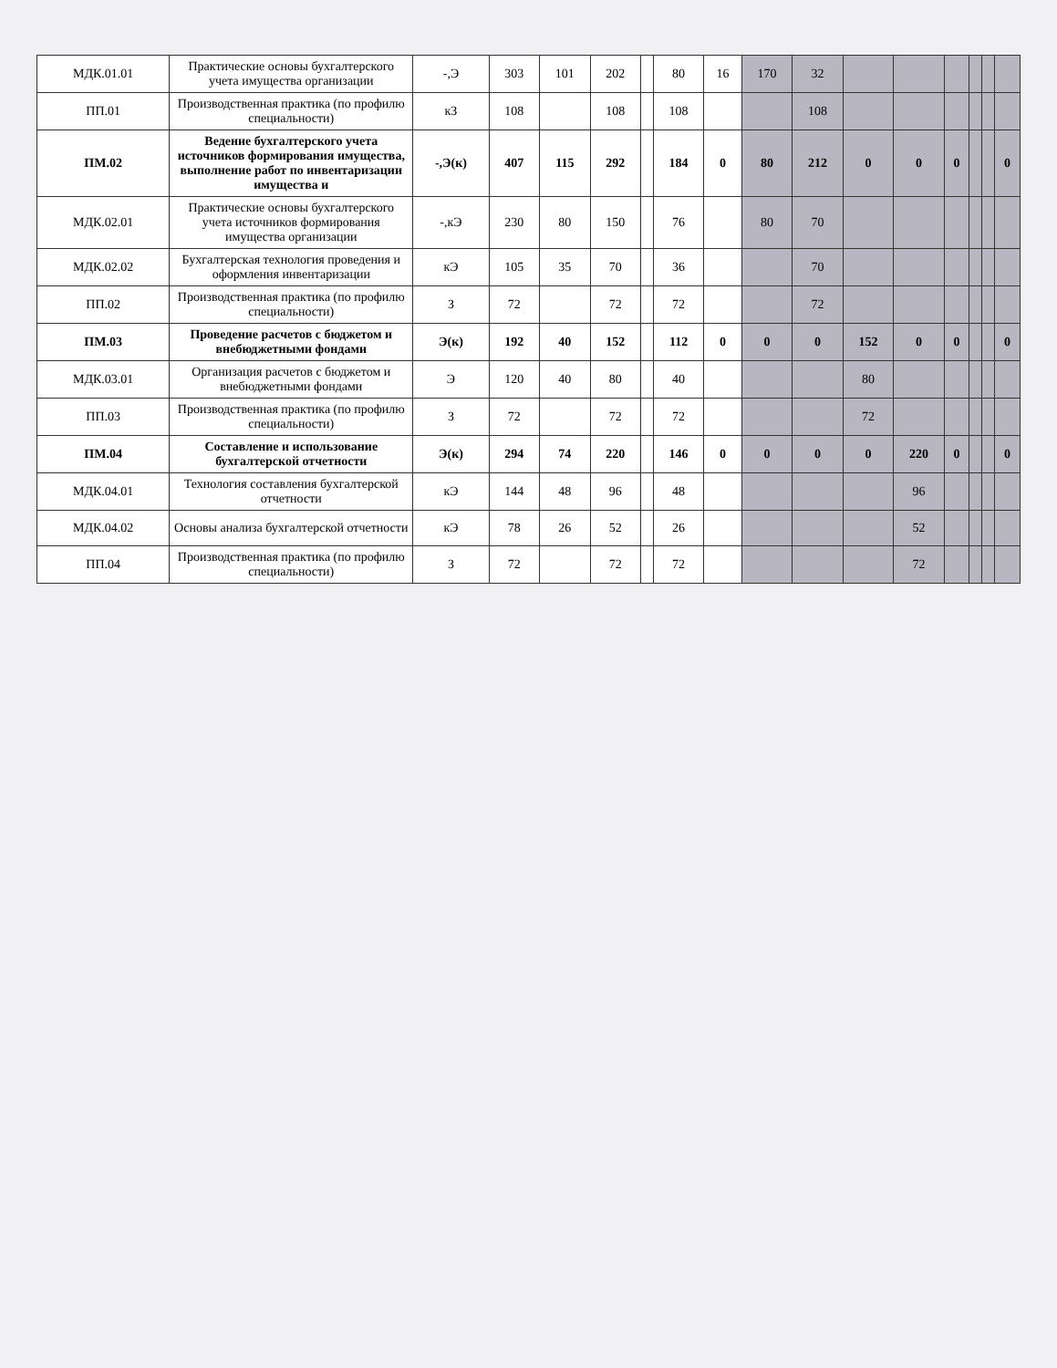| МДК.01.01 | Практические основы бухгалтерского учета имущества организации | -,Э | 303 | 101 | 202 | | 80 | 16 | 170 | 32 | | | | | | |
| ПП.01 | Производственная практика (по профилю специальности) | кЗ | 108 | | 108 | | 108 | | | 108 | | | | | | |
| ПМ.02 | Ведение бухгалтерского учета источников формирования имущества, выполнение работ по инвентаризации имущества и | -,Э(к) | 407 | 115 | 292 | | 184 | 0 | 80 | 212 | 0 | 0 | 0 | | | 0 |
| МДК.02.01 | Практические основы бухгалтерского учета источников формирования имущества организации | -,кЭ | 230 | 80 | 150 | | 76 | | 80 | 70 | | | | | | |
| МДК.02.02 | Бухгалтерская технология проведения и оформления инвентаризации | кЭ | 105 | 35 | 70 | | 36 | | | 70 | | | | | | |
| ПП.02 | Производственная практика (по профилю специальности) | З | 72 | | 72 | | 72 | | | 72 | | | | | | |
| ПМ.03 | Проведение расчетов с бюджетом и внебюджетными фондами | Э(к) | 192 | 40 | 152 | | 112 | 0 | 0 | 0 | 152 | 0 | 0 | | | 0 |
| МДК.03.01 | Организация расчетов с бюджетом и внебюджетными фондами | Э | 120 | 40 | 80 | | 40 | | | | 80 | | | | | |
| ПП.03 | Производственная практика (по профилю специальности) | З | 72 | | 72 | | 72 | | | | 72 | | | | | |
| ПМ.04 | Составление и использование бухгалтерской отчетности | Э(к) | 294 | 74 | 220 | | 146 | 0 | 0 | 0 | 0 | 220 | 0 | | | 0 |
| МДК.04.01 | Технология составления бухгалтерской отчетности | кЭ | 144 | 48 | 96 | | 48 | | | | | 96 | | | | |
| МДК.04.02 | Основы анализа бухгалтерской отчетности | кЭ | 78 | 26 | 52 | | 26 | | | | | 52 | | | | |
| ПП.04 | Производственная практика (по профилю специальности) | З | 72 | | 72 | | 72 | | | | | 72 | | | | |